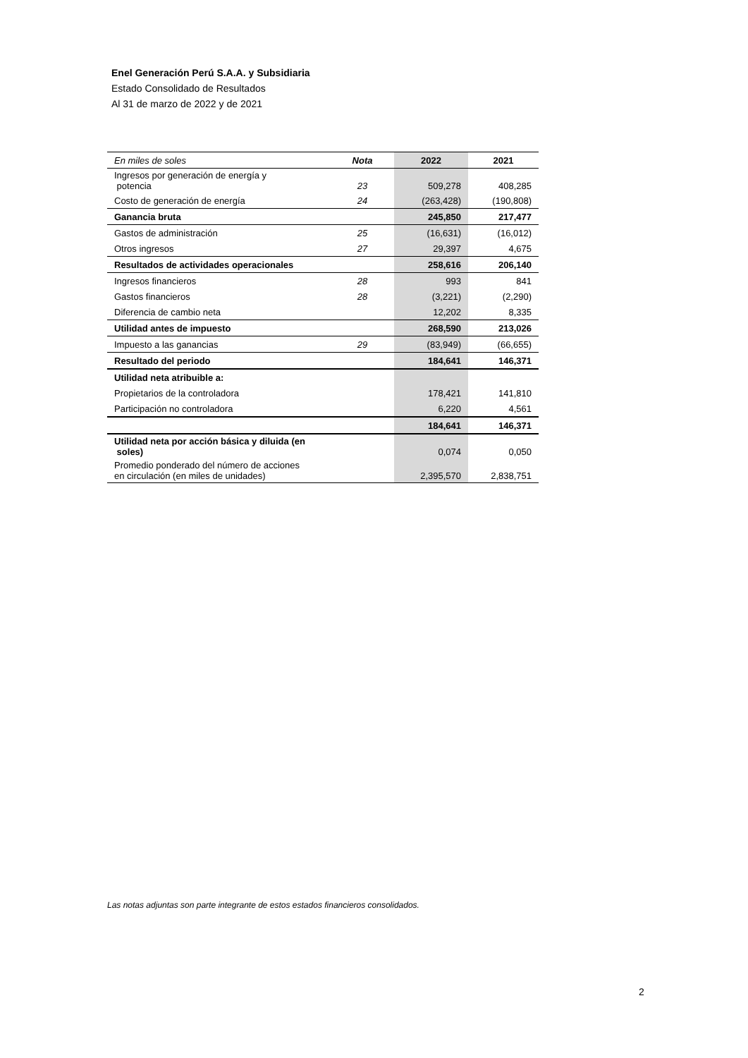Enel Generación Perú S.A.A. y Subsidiaria
Estado Consolidado de Resultados
Al 31 de marzo de 2022 y de 2021
| En miles de soles | Nota | 2022 | 2021 |
| --- | --- | --- | --- |
| Ingresos por generación de energía y potencia | 23 | 509,278 | 408,285 |
| Costo de generación de energía | 24 | (263,428) | (190,808) |
| Ganancia bruta | | 245,850 | 217,477 |
| Gastos de administración | 25 | (16,631) | (16,012) |
| Otros ingresos | 27 | 29,397 | 4,675 |
| Resultados de actividades operacionales | | 258,616 | 206,140 |
| Ingresos financieros | 28 | 993 | 841 |
| Gastos financieros | 28 | (3,221) | (2,290) |
| Diferencia de cambio neta | | 12,202 | 8,335 |
| Utilidad antes de impuesto | | 268,590 | 213,026 |
| Impuesto a las ganancias | 29 | (83,949) | (66,655) |
| Resultado del periodo | | 184,641 | 146,371 |
| Utilidad neta atribuible a: | | | |
| Propietarios de la controladora | | 178,421 | 141,810 |
| Participación no controladora | | 6,220 | 4,561 |
| | | 184,641 | 146,371 |
| Utilidad neta por acción básica y diluida (en soles) | | 0,074 | 0,050 |
| Promedio ponderado del número de acciones en circulación (en miles de unidades) | | 2,395,570 | 2,838,751 |
Las notas adjuntas son parte integrante de estos estados financieros consolidados.
2